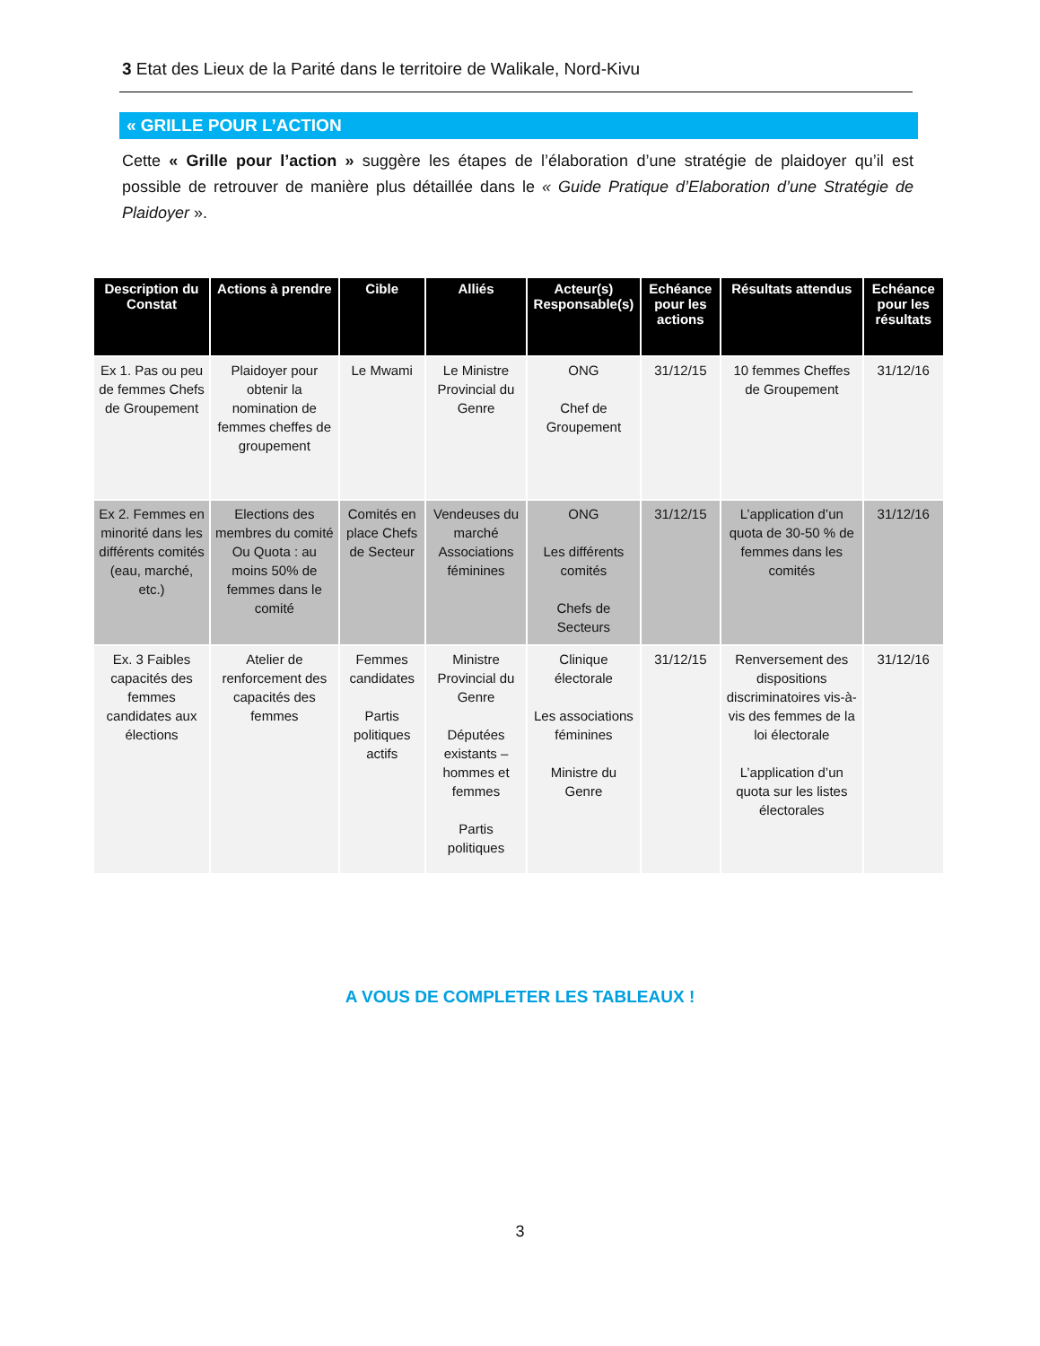3 Etat des Lieux de la Parité dans le territoire de Walikale, Nord-Kivu
« GRILLE POUR L’ACTION
Cette « Grille pour l’action » suggère les étapes de l’élaboration d’une stratégie de plaidoyer qu’il est possible de retrouver de manière plus détaillée dans le « Guide Pratique d’Elaboration d’une Stratégie de Plaidoyer ».
| Description du Constat | Actions à prendre | Cible | Alliés | Acteur(s) Responsable(s) | Echéance pour les actions | Résultats attendus | Echéance pour les résultats |
| --- | --- | --- | --- | --- | --- | --- | --- |
| Ex 1. Pas ou peu de femmes Chefs de Groupement | Plaidoyer pour obtenir la nomination de femmes cheffes de groupement | Le Mwami | Le Ministre Provincial du Genre | ONG Chef de Groupement | 31/12/15 | 10 femmes Cheffes de Groupement | 31/12/16 |
| Ex 2. Femmes en minorité dans les différents comités (eau, marché, etc.) | Elections des membres du comité Ou Quota : au moins 50% de femmes dans le comité | Comités en place Chefs de Secteur | Vendeuses du marché Associations féminines | ONG Les différents comités Chefs de Secteurs | 31/12/15 | L’application d’un quota de 30-50 % de femmes dans les comités | 31/12/16 |
| Ex. 3 Faibles capacités des femmes candidates aux élections | Atelier de renforcement des capacités des femmes | Femmes candidates Partis politiques actifs | Ministre Provincial du Genre Députées existants – hommes et femmes Partis politiques | Clinique électorale Les associations féminines Ministre du Genre | 31/12/15 | Renversement des dispositions discriminatoires vis-à-vis des femmes de la loi électorale L’application d’un quota sur les listes électorales | 31/12/16 |
A VOUS DE COMPLETER LES TABLEAUX !
3